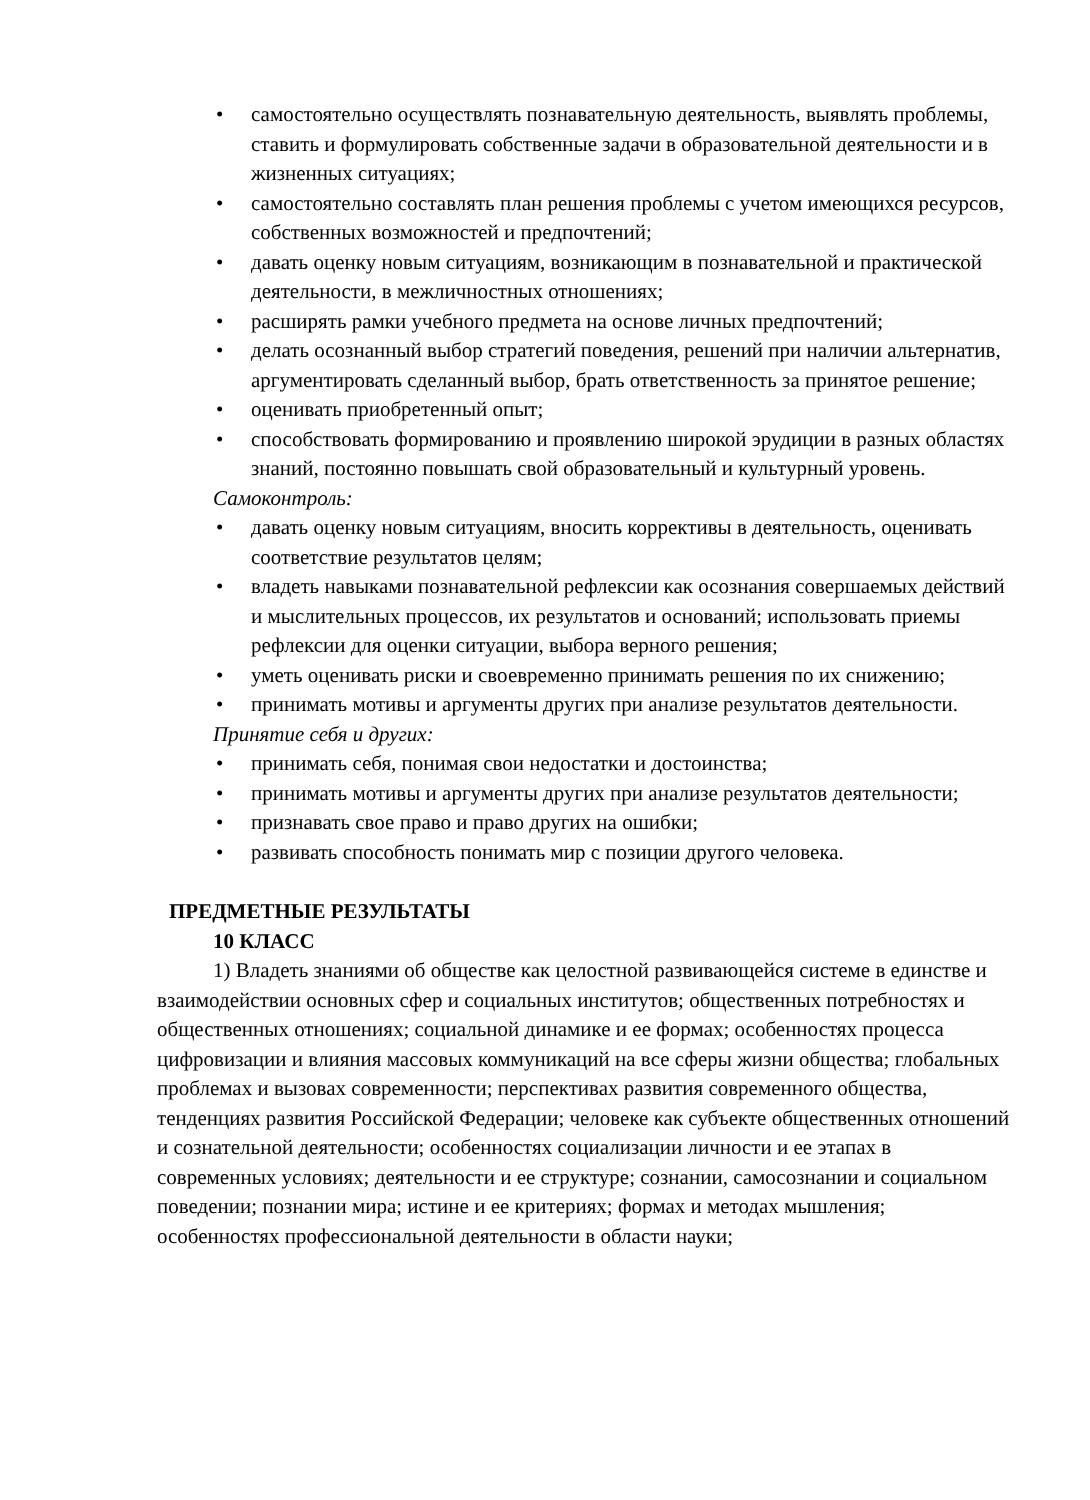• самостоятельно осуществлять познавательную деятельность, выявлять проблемы, ставить и формулировать собственные задачи в образовательной деятельности и в жизненных ситуациях;
• самостоятельно составлять план решения проблемы с учетом имеющихся ресурсов, собственных возможностей и предпочтений;
• давать оценку новым ситуациям, возникающим в познавательной и практической деятельности, в межличностных отношениях;
• расширять рамки учебного предмета на основе личных предпочтений;
• делать осознанный выбор стратегий поведения, решений при наличии альтернатив, аргументировать сделанный выбор, брать ответственность за принятое решение;
• оценивать приобретенный опыт;
• способствовать формированию и проявлению широкой эрудиции в разных областях знаний, постоянно повышать свой образовательный и культурный уровень.
Самоконтроль:
• давать оценку новым ситуациям, вносить коррективы в деятельность, оценивать соответствие результатов целям;
• владеть навыками познавательной рефлексии как осознания совершаемых действий и мыслительных процессов, их результатов и оснований; использовать приемы рефлексии для оценки ситуации, выбора верного решения;
• уметь оценивать риски и своевременно принимать решения по их снижению;
• принимать мотивы и аргументы других при анализе результатов деятельности.
Принятие себя и других:
• принимать себя, понимая свои недостатки и достоинства;
• принимать мотивы и аргументы других при анализе результатов деятельности;
• признавать свое право и право других на ошибки;
• развивать способность понимать мир с позиции другого человека.
ПРЕДМЕТНЫЕ РЕЗУЛЬТАТЫ
10 КЛАСС
1) Владеть знаниями об обществе как целостной развивающейся системе в единстве и взаимодействии основных сфер и социальных институтов; общественных потребностях и общественных отношениях; социальной динамике и ее формах; особенностях процесса цифровизации и влияния массовых коммуникаций на все сферы жизни общества; глобальных проблемах и вызовах современности; перспективах развития современного общества, тенденциях развития Российской Федерации; человеке как субъекте общественных отношений и сознательной деятельности; особенностях социализации личности и ее этапах в современных условиях; деятельности и ее структуре; сознании, самосознании и социальном поведении; познании мира; истине и ее критериях; формах и методах мышления; особенностях профессиональной деятельности в области науки;